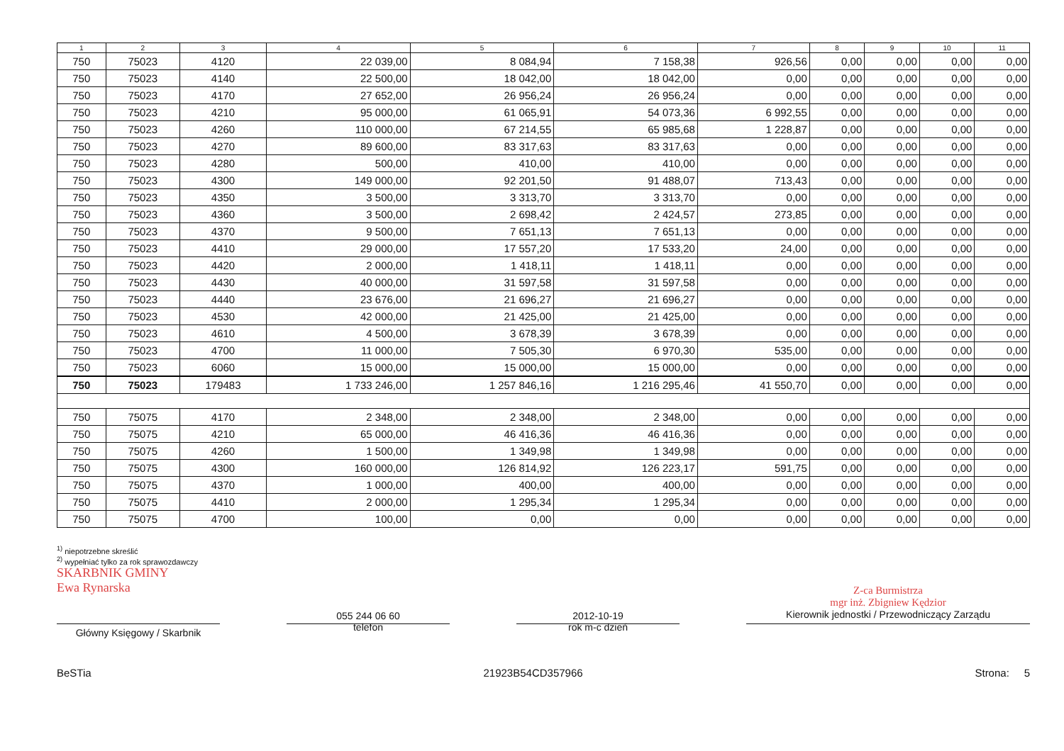| 1 | 2 | 3 | 4 | 5 | 6 | 7 | 8 | 9 | 10 | 11 |
| --- | --- | --- | --- | --- | --- | --- | --- | --- | --- | --- |
| 750 | 75023 | 4120 | 22 039,00 | 8 084,94 | 7 158,38 | 926,56 | 0,00 | 0,00 | 0,00 | 0,00 |
| 750 | 75023 | 4140 | 22 500,00 | 18 042,00 | 18 042,00 | 0,00 | 0,00 | 0,00 | 0,00 | 0,00 |
| 750 | 75023 | 4170 | 27 652,00 | 26 956,24 | 26 956,24 | 0,00 | 0,00 | 0,00 | 0,00 | 0,00 |
| 750 | 75023 | 4210 | 95 000,00 | 61 065,91 | 54 073,36 | 6 992,55 | 0,00 | 0,00 | 0,00 | 0,00 |
| 750 | 75023 | 4260 | 110 000,00 | 67 214,55 | 65 985,68 | 1 228,87 | 0,00 | 0,00 | 0,00 | 0,00 |
| 750 | 75023 | 4270 | 89 600,00 | 83 317,63 | 83 317,63 | 0,00 | 0,00 | 0,00 | 0,00 | 0,00 |
| 750 | 75023 | 4280 | 500,00 | 410,00 | 410,00 | 0,00 | 0,00 | 0,00 | 0,00 | 0,00 |
| 750 | 75023 | 4300 | 149 000,00 | 92 201,50 | 91 488,07 | 713,43 | 0,00 | 0,00 | 0,00 | 0,00 |
| 750 | 75023 | 4350 | 3 500,00 | 3 313,70 | 3 313,70 | 0,00 | 0,00 | 0,00 | 0,00 | 0,00 |
| 750 | 75023 | 4360 | 3 500,00 | 2 698,42 | 2 424,57 | 273,85 | 0,00 | 0,00 | 0,00 | 0,00 |
| 750 | 75023 | 4370 | 9 500,00 | 7 651,13 | 7 651,13 | 0,00 | 0,00 | 0,00 | 0,00 | 0,00 |
| 750 | 75023 | 4410 | 29 000,00 | 17 557,20 | 17 533,20 | 24,00 | 0,00 | 0,00 | 0,00 | 0,00 |
| 750 | 75023 | 4420 | 2 000,00 | 1 418,11 | 1 418,11 | 0,00 | 0,00 | 0,00 | 0,00 | 0,00 |
| 750 | 75023 | 4430 | 40 000,00 | 31 597,58 | 31 597,58 | 0,00 | 0,00 | 0,00 | 0,00 | 0,00 |
| 750 | 75023 | 4440 | 23 676,00 | 21 696,27 | 21 696,27 | 0,00 | 0,00 | 0,00 | 0,00 | 0,00 |
| 750 | 75023 | 4530 | 42 000,00 | 21 425,00 | 21 425,00 | 0,00 | 0,00 | 0,00 | 0,00 | 0,00 |
| 750 | 75023 | 4610 | 4 500,00 | 3 678,39 | 3 678,39 | 0,00 | 0,00 | 0,00 | 0,00 | 0,00 |
| 750 | 75023 | 4700 | 11 000,00 | 7 505,30 | 6 970,30 | 535,00 | 0,00 | 0,00 | 0,00 | 0,00 |
| 750 | 75023 | 6060 | 15 000,00 | 15 000,00 | 15 000,00 | 0,00 | 0,00 | 0,00 | 0,00 | 0,00 |
| 750 | 75023 | 179483 | 1 733 246,00 | 1 257 846,16 | 1 216 295,46 | 41 550,70 | 0,00 | 0,00 | 0,00 | 0,00 |
| 750 | 75075 | 4170 | 2 348,00 | 2 348,00 | 2 348,00 | 0,00 | 0,00 | 0,00 | 0,00 | 0,00 |
| 750 | 75075 | 4210 | 65 000,00 | 46 416,36 | 46 416,36 | 0,00 | 0,00 | 0,00 | 0,00 | 0,00 |
| 750 | 75075 | 4260 | 1 500,00 | 1 349,98 | 1 349,98 | 0,00 | 0,00 | 0,00 | 0,00 | 0,00 |
| 750 | 75075 | 4300 | 160 000,00 | 126 814,92 | 126 223,17 | 591,75 | 0,00 | 0,00 | 0,00 | 0,00 |
| 750 | 75075 | 4370 | 1 000,00 | 400,00 | 400,00 | 0,00 | 0,00 | 0,00 | 0,00 | 0,00 |
| 750 | 75075 | 4410 | 2 000,00 | 1 295,34 | 1 295,34 | 0,00 | 0,00 | 0,00 | 0,00 | 0,00 |
| 750 | 75075 | 4700 | 100,00 | 0,00 | 0,00 | 0,00 | 0,00 | 0,00 | 0,00 | 0,00 |
<sup>1)</sup> niepotrzebne skreślić
<sup>2)</sup> wypełniać tylko za rok sprawozdawczy
SKARBNIK GMINY
Ewa Rynarska
Główny Księgowy / Skarbnik
055 244 06 60
telefon
2012-10-19
rok m-c dzień
Z-ca Burmistrza
mgr inż. Zbigniew Kędzior
Kierownik jednostki / Przewodniczący Zarządu
BeSTia 21923B54CD357966 Strona: 5